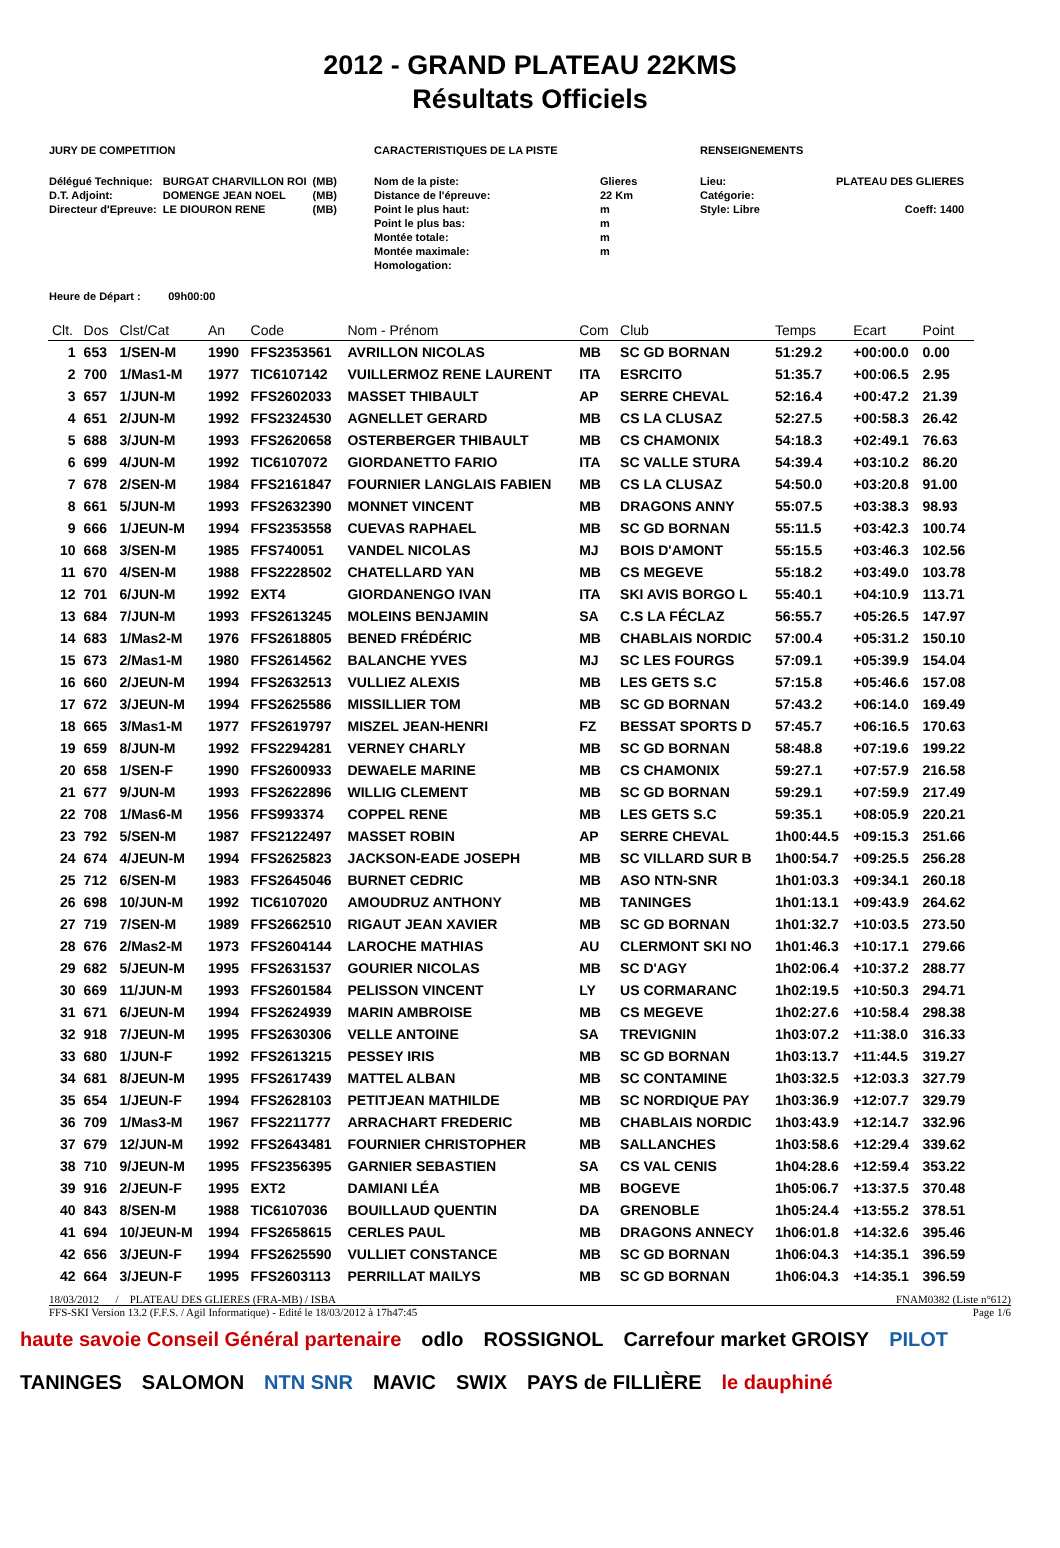2012 - GRAND PLATEAU 22KMS
Résultats Officiels
JURY DE COMPETITION
| Délégué Technique: | BURGAT CHARVILLON ROI | (MB) |
| D.T. Adjoint: | DOMENGE JEAN NOEL | (MB) |
| Directeur d'Epreuve: | LE DIOURON RENE | (MB) |
CARACTERISTIQUES DE LA PISTE
| Nom de la piste: | Glieres |
| Distance de l'épreuve: | 22 Km |
| Point le plus haut: | m |
| Point le plus bas: | m |
| Montée totale: | m |
| Montée maximale: | m |
| Homologation: | |
RENSEIGNEMENTS
| Lieu: | PLATEAU DES GLIERES |
| Catégorie: | |
| Style: Libre | Coeff: 1400 |
Heure de Départ : 09h00:00
| Clt. | Dos | Clst/Cat | An | Code | Nom - Prénom | Com | Club | Temps | Ecart | Point |
| --- | --- | --- | --- | --- | --- | --- | --- | --- | --- | --- |
| 1 | 653 | 1/SEN-M | 1990 | FFS2353561 | AVRILLON NICOLAS | MB | SC GD BORNAN | 51:29.2 | +00:00.0 | 0.00 |
| 2 | 700 | 1/Mas1-M | 1977 | TIC6107142 | VUILLERMOZ RENE LAURENT | ITA | ESRCITO | 51:35.7 | +00:06.5 | 2.95 |
| 3 | 657 | 1/JUN-M | 1992 | FFS2602033 | MASSET THIBAULT | AP | SERRE CHEVAL | 52:16.4 | +00:47.2 | 21.39 |
| 4 | 651 | 2/JUN-M | 1992 | FFS2324530 | AGNELLET GERARD | MB | CS LA CLUSAZ | 52:27.5 | +00:58.3 | 26.42 |
| 5 | 688 | 3/JUN-M | 1993 | FFS2620658 | OSTERBERGER THIBAULT | MB | CS CHAMONIX | 54:18.3 | +02:49.1 | 76.63 |
| 6 | 699 | 4/JUN-M | 1992 | TIC6107072 | GIORDANETTO FARIO | ITA | SC VALLE STURA | 54:39.4 | +03:10.2 | 86.20 |
| 7 | 678 | 2/SEN-M | 1984 | FFS2161847 | FOURNIER LANGLAIS FABIEN | MB | CS LA CLUSAZ | 54:50.0 | +03:20.8 | 91.00 |
| 8 | 661 | 5/JUN-M | 1993 | FFS2632390 | MONNET VINCENT | MB | DRAGONS ANNY | 55:07.5 | +03:38.3 | 98.93 |
| 9 | 666 | 1/JEUN-M | 1994 | FFS2353558 | CUEVAS RAPHAEL | MB | SC GD BORNAN | 55:11.5 | +03:42.3 | 100.74 |
| 10 | 668 | 3/SEN-M | 1985 | FFS740051 | VANDEL NICOLAS | MJ | BOIS D'AMONT | 55:15.5 | +03:46.3 | 102.56 |
| 11 | 670 | 4/SEN-M | 1988 | FFS2228502 | CHATELLARD YAN | MB | CS MEGEVE | 55:18.2 | +03:49.0 | 103.78 |
| 12 | 701 | 6/JUN-M | 1992 | EXT4 | GIORDANENGO IVAN | ITA | SKI AVIS BORGO L | 55:40.1 | +04:10.9 | 113.71 |
| 13 | 684 | 7/JUN-M | 1993 | FFS2613245 | MOLEINS BENJAMIN | SA | C.S LA FÉCLAZ | 56:55.7 | +05:26.5 | 147.97 |
| 14 | 683 | 1/Mas2-M | 1976 | FFS2618805 | BENED FRÉDÉRIC | MB | CHABLAIS NORDIC | 57:00.4 | +05:31.2 | 150.10 |
| 15 | 673 | 2/Mas1-M | 1980 | FFS2614562 | BALANCHE YVES | MJ | SC LES FOURGS | 57:09.1 | +05:39.9 | 154.04 |
| 16 | 660 | 2/JEUN-M | 1994 | FFS2632513 | VULLIEZ ALEXIS | MB | LES GETS S.C | 57:15.8 | +05:46.6 | 157.08 |
| 17 | 672 | 3/JEUN-M | 1994 | FFS2625586 | MISSILLIER TOM | MB | SC GD BORNAN | 57:43.2 | +06:14.0 | 169.49 |
| 18 | 665 | 3/Mas1-M | 1977 | FFS2619797 | MISZEL JEAN-HENRI | FZ | BESSAT SPORTS D | 57:45.7 | +06:16.5 | 170.63 |
| 19 | 659 | 8/JUN-M | 1992 | FFS2294281 | VERNEY CHARLY | MB | SC GD BORNAN | 58:48.8 | +07:19.6 | 199.22 |
| 20 | 658 | 1/SEN-F | 1990 | FFS2600933 | DEWAELE MARINE | MB | CS CHAMONIX | 59:27.1 | +07:57.9 | 216.58 |
| 21 | 677 | 9/JUN-M | 1993 | FFS2622896 | WILLIG CLEMENT | MB | SC GD BORNAN | 59:29.1 | +07:59.9 | 217.49 |
| 22 | 708 | 1/Mas6-M | 1956 | FFS993374 | COPPEL RENE | MB | LES GETS S.C | 59:35.1 | +08:05.9 | 220.21 |
| 23 | 792 | 5/SEN-M | 1987 | FFS2122497 | MASSET ROBIN | AP | SERRE CHEVAL | 1h00:44.5 | +09:15.3 | 251.66 |
| 24 | 674 | 4/JEUN-M | 1994 | FFS2625823 | JACKSON-EADE JOSEPH | MB | SC VILLARD SUR B | 1h00:54.7 | +09:25.5 | 256.28 |
| 25 | 712 | 6/SEN-M | 1983 | FFS2645046 | BURNET CEDRIC | MB | ASO NTN-SNR | 1h01:03.3 | +09:34.1 | 260.18 |
| 26 | 698 | 10/JUN-M | 1992 | TIC6107020 | AMOUDRUZ ANTHONY | MB | TANINGES | 1h01:13.1 | +09:43.9 | 264.62 |
| 27 | 719 | 7/SEN-M | 1989 | FFS2662510 | RIGAUT JEAN XAVIER | MB | SC GD BORNAN | 1h01:32.7 | +10:03.5 | 273.50 |
| 28 | 676 | 2/Mas2-M | 1973 | FFS2604144 | LAROCHE MATHIAS | AU | CLERMONT SKI NO | 1h01:46.3 | +10:17.1 | 279.66 |
| 29 | 682 | 5/JEUN-M | 1995 | FFS2631537 | GOURIER NICOLAS | MB | SC D'AGY | 1h02:06.4 | +10:37.2 | 288.77 |
| 30 | 669 | 11/JUN-M | 1993 | FFS2601584 | PELISSON VINCENT | LY | US CORMARANC | 1h02:19.5 | +10:50.3 | 294.71 |
| 31 | 671 | 6/JEUN-M | 1994 | FFS2624939 | MARIN AMBROISE | MB | CS MEGEVE | 1h02:27.6 | +10:58.4 | 298.38 |
| 32 | 918 | 7/JEUN-M | 1995 | FFS2630306 | VELLE ANTOINE | SA | TREVIGNIN | 1h03:07.2 | +11:38.0 | 316.33 |
| 33 | 680 | 1/JUN-F | 1992 | FFS2613215 | PESSEY IRIS | MB | SC GD BORNAN | 1h03:13.7 | +11:44.5 | 319.27 |
| 34 | 681 | 8/JEUN-M | 1995 | FFS2617439 | MATTEL ALBAN | MB | SC CONTAMINE | 1h03:32.5 | +12:03.3 | 327.79 |
| 35 | 654 | 1/JEUN-F | 1994 | FFS2628103 | PETITJEAN MATHILDE | MB | SC NORDIQUE PAY | 1h03:36.9 | +12:07.7 | 329.79 |
| 36 | 709 | 1/Mas3-M | 1967 | FFS2211777 | ARRACHART FREDERIC | MB | CHABLAIS NORDIC | 1h03:43.9 | +12:14.7 | 332.96 |
| 37 | 679 | 12/JUN-M | 1992 | FFS2643481 | FOURNIER CHRISTOPHER | MB | SALLANCHES | 1h03:58.6 | +12:29.4 | 339.62 |
| 38 | 710 | 9/JEUN-M | 1995 | FFS2356395 | GARNIER SEBASTIEN | SA | CS VAL CENIS | 1h04:28.6 | +12:59.4 | 353.22 |
| 39 | 916 | 2/JEUN-F | 1995 | EXT2 | DAMIANI LÉA | MB | BOGEVE | 1h05:06.7 | +13:37.5 | 370.48 |
| 40 | 843 | 8/SEN-M | 1988 | TIC6107036 | BOUILLAUD QUENTIN | DA | GRENOBLE | 1h05:24.4 | +13:55.2 | 378.51 |
| 41 | 694 | 10/JEUN-M | 1994 | FFS2658615 | CERLES PAUL | MB | DRAGONS ANNECY | 1h06:01.8 | +14:32.6 | 395.46 |
| 42 | 656 | 3/JEUN-F | 1994 | FFS2625590 | VULLIET CONSTANCE | MB | SC GD BORNAN | 1h06:04.3 | +14:35.1 | 396.59 |
| 42 | 664 | 3/JEUN-F | 1995 | FFS2603113 | PERRILLAT MAILYS | MB | SC GD BORNAN | 1h06:04.3 | +14:35.1 | 396.59 |
18/03/2012 / PLATEAU DES GLIERES (FRA-MB) / ISBA FNAM0382 (Liste n°612)
FFS-SKI Version 13.2 (F.F.S. / Agil Informatique) - Edité le 18/03/2012 à 17h47:45 Page 1/6
haute savoie Conseil Général partenaire odlo ROSSIGNOL Carrefour market GROISY PILOT TANINGES SALOMON NTN SNR MAVIC SWIX PAYS de FILLIÈRE le dauphiné